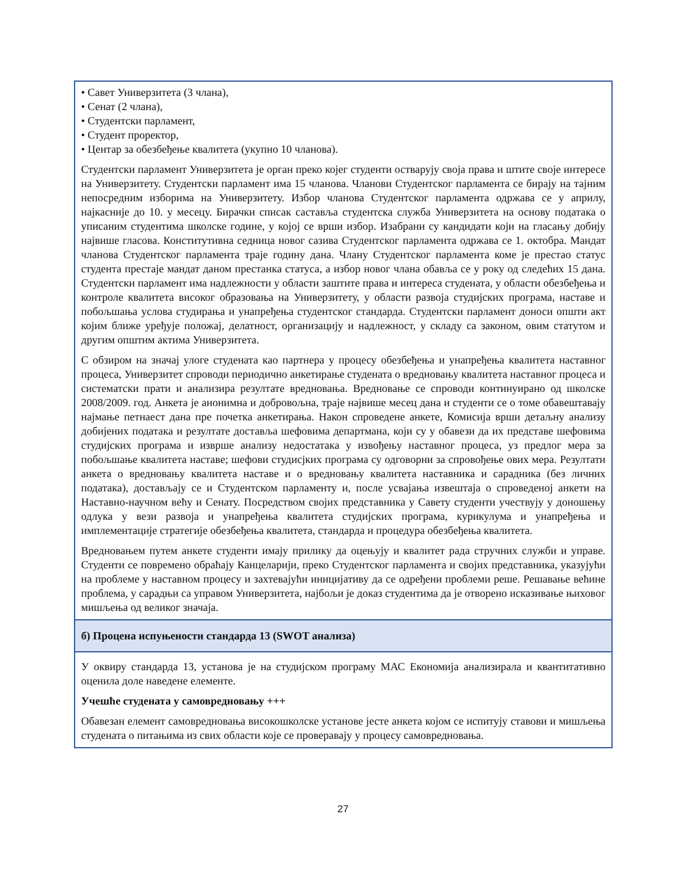• Савет Универзитета (3 члана),
• Сенат (2 члана),
• Студентски парламент,
• Студент проректор,
• Центар за обезбеђење квалитета (укупно 10 чланова).
Студентски парламент Универзитета је орган преко којег студенти остварују своја права и штите своје интересе на Универзитету. Студентски парламент има 15 чланова. Чланови Студентског парламента се бирају на тајним непосредним изборима на Универзитету. Избор чланова Студентског парламента одржава се у априлу, најкасније до 10. у месецу. Бирачки списак саставља студентска служба Универзитета на основу података о уписаним студентима школске године, у којој се врши избор. Изабрани су кандидати који на гласању добију највише гласова. Конститутивна седница новог сазива Студентског парламента одржава се 1. октобра. Мандат чланова Студентског парламента траје годину дана. Члану Студентског парламента коме је престао статус студента престаје мандат даном престанка статуса, а избор новог члана обавља се у року од следећих 15 дана. Студентски парламент има надлежности у области заштите права и интереса студената, у области обезбеђења и контроле квалитета високог образовања на Универзитету, у области развоја студијских програма, наставе и побољшања услова студирања и унапређења студентског стандарда. Студентски парламент доноси општи акт којим ближе уређује положај, делатност, организацију и надлежност, у складу са законом, овим статутом и другим општим актима Универзитета.
С обзиром на значај улоге студената као партнера у процесу обезбеђења и унапређења квалитета наставног процеса, Универзитет спроводи периодично анкетирање студената о вредновању квалитета наставног процеса и систематски прати и анализира резултате вредновања. Вредновање се спроводи континуирано од школске 2008/2009. год. Анкета је анонимна и добровољна, траје највише месец дана и студенти се о томе обавештавају најмање петнаест дана пре почетка анкетирања. Након спроведене анкете, Комисија врши детаљну анализу добијених података и резултате доставља шефовима департмана, који су у обавези да их представе шефовима студијских програма и изврше анализу недостатака у извођењу наставног процеса, уз предлог мера за побољшање квалитета наставе; шефови студисјких програма су одговорни за спровођење ових мера. Резултати анкета о вредновању квалитета наставе и о вредновању квалитета наставника и сарадника (без личних података), достављају се и Студентском парламенту и, после усвајања извештаја о спроведеној анкети на Наставно-научном већу и Сенату. Посредством својих представника у Савету студенти учествују у доношењу одлука у вези развоја и унапређења квалитета студијских програма, курикулума и унапређења и имплементације стратегије обезбеђења квалитета, стандарда и процедура обезбеђења квалитета.
Вредновањем путем анкете студенти имају прилику да оцењују и квалитет рада стручних служби и управе. Студенти се повремено обраћају Канцеларији, преко Студентског парламента и својих представника, указујући на проблеме у наставном процесу и захтевајући иницијативу да се одређени проблеми реше. Решавање већине проблема, у сарадњи са управом Универзитета, најбољи је доказ студентима да је отворено исказивање њиховог мишљења од великог значаја.
б) Процена испуњености стандарда 13 (SWOT анализа)
У оквиру стандарда 13, установа је на студијском програму МАС Економија анализирала и квантитативно оценила доле наведене елементе.
Учешће студената у самовредновању +++
Обавезан елемент самовредновања високошколске установе јесте анкета којом се испитују ставови и мишљења студената о питањима из свих области које се проверавају у процесу самовредновања.
27